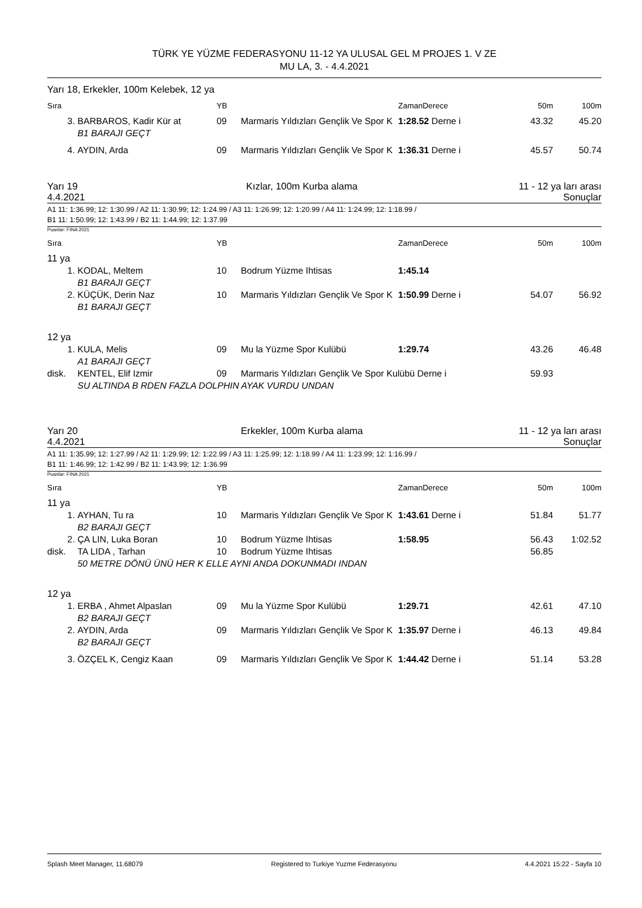TÜRK YE YÜZME FEDERASYONU 11-12 YA ULUSAL GEL M PROJES 1. V ZE
MU LA, 3. - 4.4.2021
Yarı 18, Erkekler, 100m Kelebek, 12 ya
| Sıra | | YB | | ZamanDerece | 50m | 100m |
| 3. | BARBAROS, Kadir Kür at | 09 | Marmaris Yıldızları Gençlik Ve Spor K | 1:28.52 Derne i | 43.32 | 45.20 |
| | B1 BARAJI GEÇT | | | | | |
| 4. | AYDIN, Arda | 09 | Marmaris Yıldızları Gençlik Ve Spor K | 1:36.31 Derne i | 45.57 | 50.74 |
Yarı 19
4.4.2021 Kızlar, 100m Kurba alama 11 - 12 ya ları arası
Sonuçlar
A1 11: 1:36.99; 12: 1:30.99 / A2 11: 1:30.99; 12: 1:24.99 / A3 11: 1:26.99; 12: 1:20.99 / A4 11: 1:24.99; 12: 1:18.99 /
B1 11: 1:50.99; 12: 1:43.99 / B2 11: 1:44.99; 12: 1:37.99
Puanlar: FINA 2021
| Sıra | | YB | | ZamanDerece | 50m | 100m |
| 11 ya | | | | | | |
| 1. | KODAL, Meltem | 10 | Bodrum Yüzme Ihtisas | 1:45.14 | | |
| | B1 BARAJI GEÇT | | | | | |
| 2. | KÜÇÜK, Derin Naz | 10 | Marmaris Yıldızları Gençlik Ve Spor K | 1:50.99 Derne i | 54.07 | 56.92 |
| | B1 BARAJI GEÇT | | | | | |
| 12 ya | | | | | | |
| 1. | KULA, Melis | 09 | Mu la Yüzme Spor Kulübü | 1:29.74 | 43.26 | 46.48 |
| | A1 BARAJI GEÇT | | | | | |
| disk. | KENTEL, Elif Izmir | 09 | Marmaris Yıldızları Gençlik Ve Spor Kulübü Derne i | | 59.93 | |
| | SU ALTINDA B RDEN FAZLA DOLPHIN AYAK VURDU UNDAN | | | | | |
Yarı 20
4.4.2021 Erkekler, 100m Kurba alama 11 - 12 ya ları arası
Sonuçlar
A1 11: 1:35.99; 12: 1:27.99 / A2 11: 1:29.99; 12: 1:22.99 / A3 11: 1:25.99; 12: 1:18.99 / A4 11: 1:23.99; 12: 1:16.99 /
B1 11: 1:46.99; 12: 1:42.99 / B2 11: 1:43.99; 12: 1:36.99
Puanlar: FINA 2021
| Sıra | | YB | | ZamanDerece | 50m | 100m |
| 11 ya | | | | | | |
| 1. | AYHAN, Tu ra | 10 | Marmaris Yıldızları Gençlik Ve Spor K | 1:43.61 Derne i | 51.84 | 51.77 |
| | B2 BARAJI GEÇT | | | | | |
| 2. | ÇA LIN, Luka Boran | 10 | Bodrum Yüzme Ihtisas | 1:58.95 | 56.43 | 1:02.52 |
| disk. | TA LIDA , Tarhan | 10 | Bodrum Yüzme Ihtisas | | 56.85 | |
| | 50 METRE DÖNÜ ÜNÜ HER K ELLE AYNI ANDA DOKUNMADI INDAN | | | | | |
| 12 ya | | | | | | |
| 1. | ERBA , Ahmet Alpaslan | 09 | Mu la Yüzme Spor Kulübü | 1:29.71 | 42.61 | 47.10 |
| | B2 BARAJI GEÇT | | | | | |
| 2. | AYDIN, Arda | 09 | Marmaris Yıldızları Gençlik Ve Spor K | 1:35.97 Derne i | 46.13 | 49.84 |
| | B2 BARAJI GEÇT | | | | | |
| 3. | ÖZÇEL K, Cengiz Kaan | 09 | Marmaris Yıldızları Gençlik Ve Spor K | 1:44.42 Derne i | 51.14 | 53.28 |
Splash Meet Manager, 11.68079 Registered to Turkiye Yuzme Federasyonu 4.4.2021 15:22 - Sayfa 10